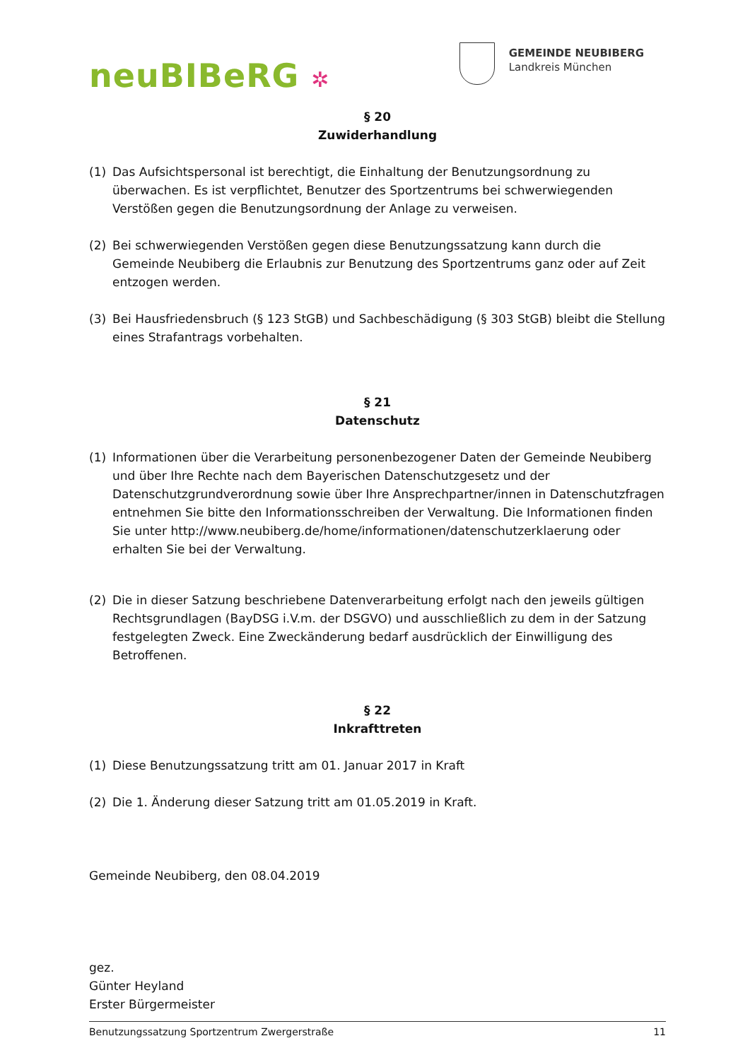neuBIBeRG ✲
GEMEINDE NEUBIBERG
Landkreis München
§ 20
Zuwiderhandlung
(1) Das Aufsichtspersonal ist berechtigt, die Einhaltung der Benutzungsordnung zu überwachen. Es ist verpflichtet, Benutzer des Sportzentrums bei schwerwiegenden Verstößen gegen die Benutzungsordnung der Anlage zu verweisen.
(2) Bei schwerwiegenden Verstößen gegen diese Benutzungssatzung kann durch die Gemeinde Neubiberg die Erlaubnis zur Benutzung des Sportzentrums ganz oder auf Zeit entzogen werden.
(3) Bei Hausfriedensbruch (§ 123 StGB) und Sachbeschädigung (§ 303 StGB) bleibt die Stellung eines Strafantrags vorbehalten.
§ 21
Datenschutz
(1) Informationen über die Verarbeitung personenbezogener Daten der Gemeinde Neubiberg und über Ihre Rechte nach dem Bayerischen Datenschutzgesetz und der Datenschutzgrundverordnung sowie über Ihre Ansprechpartner/innen in Datenschutzfragen entnehmen Sie bitte den Informationsschreiben der Verwaltung. Die Informationen finden Sie unter http://www.neubiberg.de/home/informationen/datenschutzerklaerung oder erhalten Sie bei der Verwaltung.
(2) Die in dieser Satzung beschriebene Datenverarbeitung erfolgt nach den jeweils gültigen Rechtsgrundlagen (BayDSG i.V.m. der DSGVO) und ausschließlich zu dem in der Satzung festgelegten Zweck. Eine Zweckänderung bedarf ausdrücklich der Einwilligung des Betroffenen.
§ 22
Inkrafttreten
(1) Diese Benutzungssatzung tritt am 01. Januar 2017 in Kraft
(2) Die 1. Änderung dieser Satzung tritt am 01.05.2019 in Kraft.
Gemeinde Neubiberg, den 08.04.2019
gez.
Günter Heyland
Erster Bürgermeister
Benutzungssatzung Sportzentrum Zwergerstraße 11